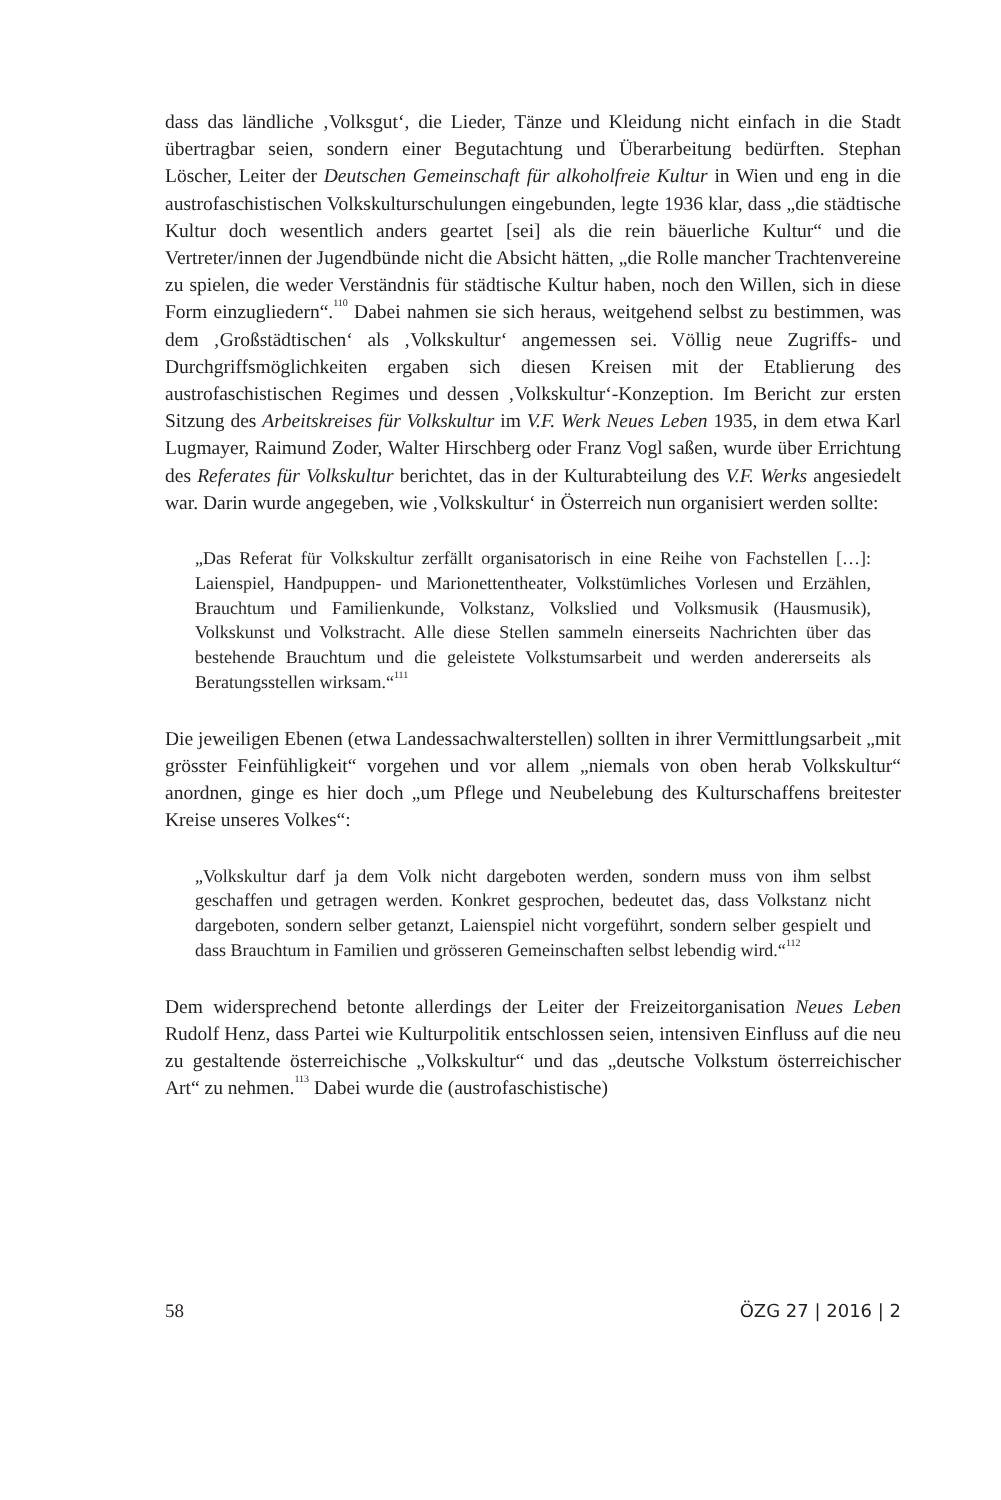dass das ländliche ‚Volksgut‘, die Lieder, Tänze und Kleidung nicht einfach in die Stadt übertragbar seien, sondern einer Begutachtung und Überarbeitung bedürften. Stephan Löscher, Leiter der Deutschen Gemeinschaft für alkoholfreie Kultur in Wien und eng in die austrofaschistischen Volkskulturschulungen eingebunden, legte 1936 klar, dass „die städtische Kultur doch wesentlich anders geartet [sei] als die rein bäuerliche Kultur“ und die Vertreter/innen der Jugendbünde nicht die Absicht hätten, „die Rolle mancher Trachtenvereine zu spielen, die weder Verständnis für städtische Kultur haben, noch den Willen, sich in diese Form einzugliedern“.<sup>110</sup> Dabei nahmen sie sich heraus, weitgehend selbst zu bestimmen, was dem ‚Großstädtischen‘ als ‚Volkskultur‘ angemessen sei. Völlig neue Zugriffs- und Durchgriffsmöglichkeiten ergaben sich diesen Kreisen mit der Etablierung des austrofaschistischen Regimes und dessen ‚Volkskultur‘-Konzeption. Im Bericht zur ersten Sitzung des Arbeitskreises für Volkskultur im V.F. Werk Neues Leben 1935, in dem etwa Karl Lugmayer, Raimund Zoder, Walter Hirschberg oder Franz Vogl saßen, wurde über Errichtung des Referates für Volkskultur berichtet, das in der Kulturabteilung des V.F. Werks angesiedelt war. Darin wurde angegeben, wie ‚Volkskultur‘ in Österreich nun organisiert werden sollte:
„Das Referat für Volkskultur zerfällt organisatorisch in eine Reihe von Fachstellen […]: Laienspiel, Handpuppen- und Marionettentheater, Volkstümliches Vorlesen und Erzählen, Brauchtum und Familienkunde, Volkstanz, Volkslied und Volksmusik (Hausmusik), Volkskunst und Volkstracht. Alle diese Stellen sammeln einerseits Nachrichten über das bestehende Brauchtum und die geleistete Volkstumsarbeit und werden andererseits als Beratungsstellen wirksam.“<sup>111</sup>
Die jeweiligen Ebenen (etwa Landessachwalterstellen) sollten in ihrer Vermittlungsarbeit „mit grösster Feinfühligkeit“ vorgehen und vor allem „niemals von oben herab Volkskultur“ anordnen, ginge es hier doch „um Pflege und Neubelebung des Kulturschaffens breitester Kreise unseres Volkes“:
„Volkskultur darf ja dem Volk nicht dargeboten werden, sondern muss von ihm selbst geschaffen und getragen werden. Konkret gesprochen, bedeutet das, dass Volkstanz nicht dargeboten, sondern selber getanzt, Laienspiel nicht vorgeführt, sondern selber gespielt und dass Brauchtum in Familien und grösseren Gemeinschaften selbst lebendig wird.“<sup>112</sup>
Dem widersprechend betonte allerdings der Leiter der Freizeitorganisation Neues Leben Rudolf Henz, dass Partei wie Kulturpolitik entschlossen seien, intensiven Einfluss auf die neu zu gestaltende österreichische „Volkskultur“ und das „deutsche Volkstum österreichischer Art“ zu nehmen.<sup>113</sup> Dabei wurde die (austrofaschistische)
58 ÖZG 27 | 2016 | 2